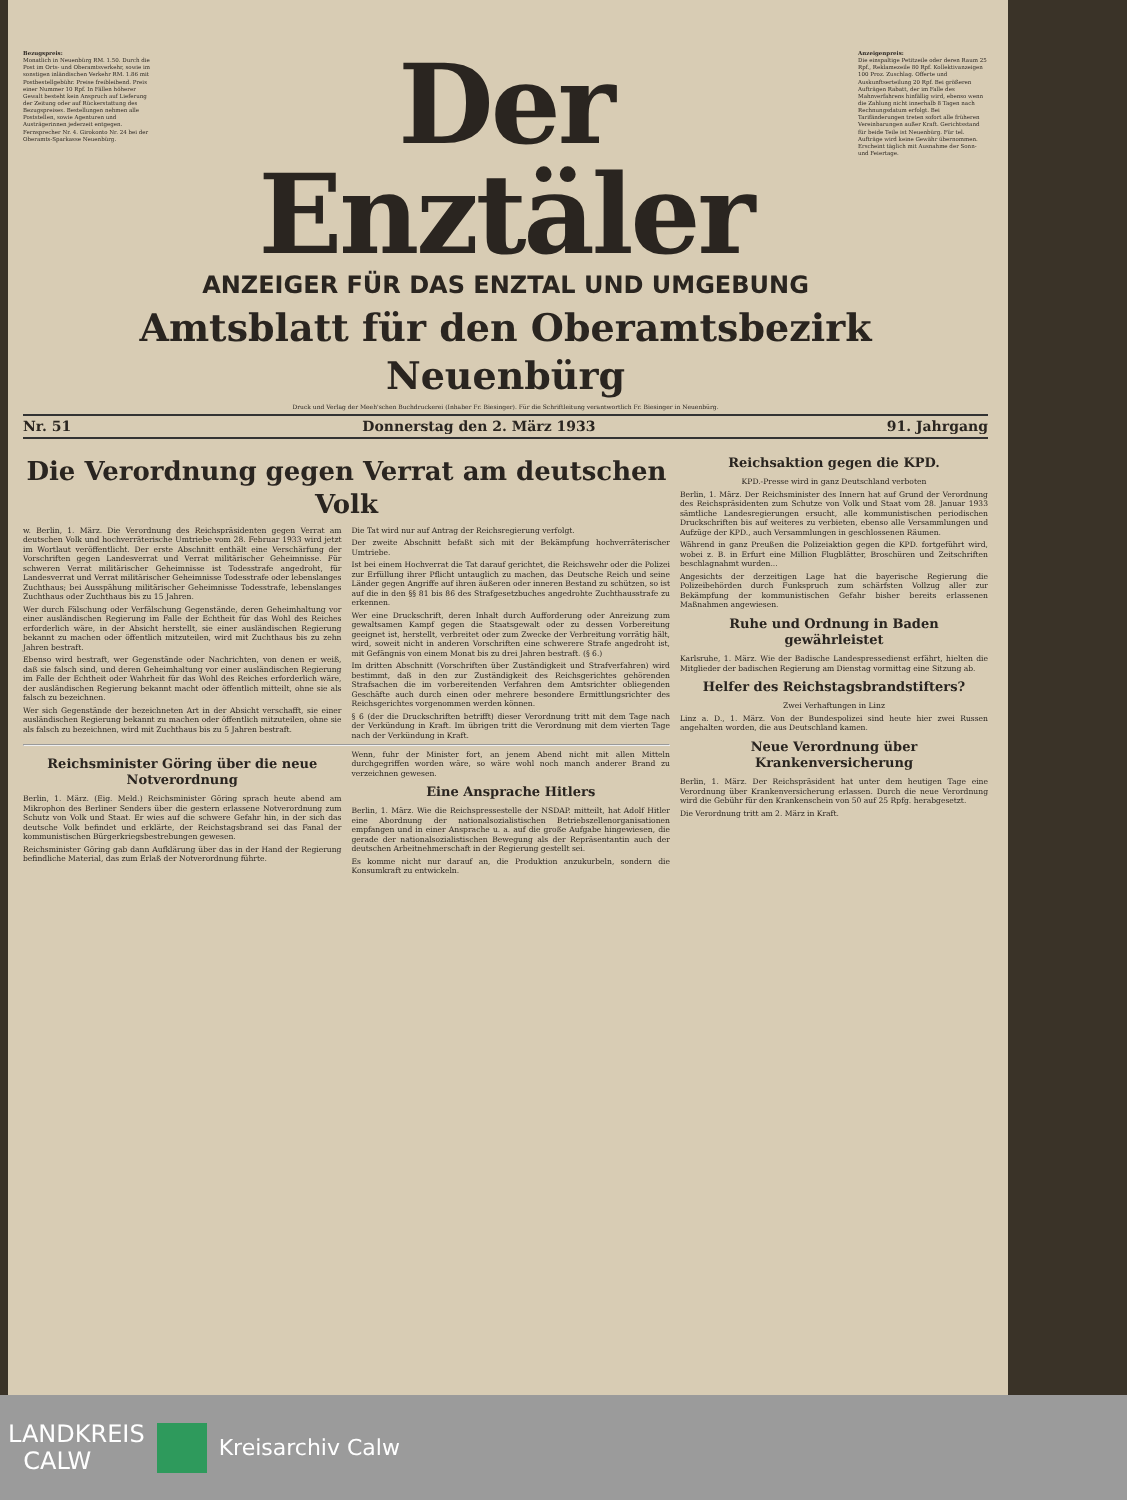Bezugspreis:
Monatlich in Neuenbürg RM. 1.50. Durch die Post im Orts- und Oberamtsverkehr, sowie im sonstigen inländischen Verkehr RM. 1.86 mit Postbestellgebühr. Preise freibleibend. Preis einer Nummer 10 Rpf. In Fällen höherer Gewalt besteht kein Anspruch auf Lieferung der Zeitung oder auf Rückerstattung des Bezugspreises. Bestellungen nehmen alle Poststellen, sowie Agenturen und Austrägerinnen jederzeit entgegen. Fernsprecher Nr. 4. Girokonto Nr. 24 bei der Oberamts-Sparkasse Neuenbürg.
Der Enztäler
ANZEIGER FÜR DAS ENZTAL UND UMGEBUNG
Anzeigenpreis:
Die einspaltige Petitzeile oder deren Raum 25 Rpf., Reklamezeile 80 Rpf. Kollektivanzeigen 100 Proz. Zuschlag. Offerte und Auskunftserteilung 20 Rpf. Bei größeren Aufträgen Rabatt, der im Falle des Mahnverfahrens hinfällig wird, ebenso wenn die Zahlung nicht innerhalb 8 Tagen nach Rechnungsdatum erfolgt. Bei Tarifänderungen treten sofort alle früheren Vereinbarungen außer Kraft. Gerichtsstand für beide Teile ist Neuenbürg. Für tel. Aufträge wird keine Gewähr übernommen. Erscheint täglich mit Ausnahme der Sonn- und Feiertage.
Amtsblatt für den Oberamtsbezirk Neuenbürg
Druck und Verlag der Meeh'schen Buchdruckerei (Inhaber Fr. Biesinger). Für die Schriftleitung verantwortlich Fr. Biesinger in Neuenbürg.
Nr. 51 Donnerstag den 2. März 1933 91. Jahrgang
Die Verordnung gegen Verrat am deutschen Volk
w. Berlin, 1. März. Die Verordnung des Reichspräsidenten gegen Verrat am deutschen Volk und hochverräterische Umtriebe vom 28. Februar 1933 wird jetzt im Wortlaut veröffentlicht. Der erste Abschnitt enthält eine Verschärfung der Vorschriften gegen Landesverrat und Verrat militärischer Geheimnisse. Für schweren Verrat militärischer Geheimnisse ist Todesstrafe angedroht, für Landesverrat und Verrat militärischer Geheimnisse Todesstrafe oder lebenslanges Zuchthaus; bei Ausspähung militärischer Geheimnisse Todesstrafe, lebenslanges Zuchthaus oder Zuchthaus bis zu 15 Jahren.
Wer durch Fälschung oder Verfälschung Gegenstände, deren Geheimhaltung vor einer ausländischen Regierung im Falle der Echtheit für das Wohl des Reiches erforderlich wäre, in der Absicht herstellt, sie einer ausländischen Regierung bekannt zu machen oder öffentlich mitzuteilen, wird mit Zuchthaus bis zu zehn Jahren bestraft.
Ebenso wird bestraft, wer Gegenstände oder Nachrichten, von denen er weiß, daß sie falsch sind, und deren Geheimhaltung vor einer ausländischen Regierung im Falle der Echtheit oder Wahrheit für das Wohl des Reiches erforderlich wäre, der ausländischen Regierung bekannt macht oder öffentlich mitteilt, ohne sie als falsch zu bezeichnen.
Wer sich Gegenstände der bezeichneten Art in der Absicht verschafft, sie einer ausländischen Regierung bekannt zu machen oder öffentlich mitzuteilen, ohne sie als falsch zu bezeichnen, wird mit Zuchthaus bis zu 5 Jahren bestraft.
Die Tat wird nur auf Antrag der Reichsregierung verfolgt.
Der zweite Abschnitt befaßt sich mit der Bekämpfung hochverräterischer Umtriebe.
Ist bei einem Hochverrat die Tat darauf gerichtet, die Reichswehr oder die Polizei zur Erfüllung ihrer Pflicht untauglich zu machen, das Deutsche Reich und seine Länder gegen Angriffe auf ihren äußeren oder inneren Bestand zu schützen, so ist auf die in den §§ 81 bis 86 des Strafgesetzbuches angedrohte Zuchthausstrafe zu erkennen.
Wer eine Druckschrift, deren Inhalt durch Aufforderung oder Anreizung zum gewaltsamen Kampf gegen die Staatsgewalt oder zu dessen Vorbereitung geeignet ist, herstellt, verbreitet oder zum Zwecke der Verbreitung vorrätig hält, wird, soweit nicht in anderen Vorschriften eine schwerere Strafe angedroht ist, mit Gefängnis von einem Monat bis zu drei Jahren bestraft. (§ 6.)
Im dritten Abschnitt (Vorschriften über Zuständigkeit und Strafverfahren) wird bestimmt, daß in den zur Zuständigkeit des Reichsgerichtes gehörenden Strafsachen die im vorbereitenden Verfahren dem Amtsrichter obliegenden Geschäfte auch durch einen oder mehrere besondere Ermittlungsrichter des Reichsgerichtes vorgenommen werden können.
§ 6 (der die Druckschriften betrifft) dieser Verordnung tritt mit dem Tage nach der Verkündung in Kraft. Im übrigen tritt die Verordnung mit dem vierten Tage nach der Verkündung in Kraft.
Reichsminister Göring über die neue Notverordnung
Berlin, 1. März. (Eig. Meld.) Reichsminister Göring sprach heute abend am Mikrophon des Berliner Senders über die gestern erlassene Notverordnung zum Schutz von Volk und Staat. Er wies auf die schwere Gefahr hin, in der sich das deutsche Volk befindet und erklärte, der Reichstagsbrand sei das Fanal der kommunistischen Bürgerkriegsbestrebungen gewesen.
Reichsminister Göring gab dann Aufklärung über das in der Hand der Regierung befindliche Material, das zum Erlaß der Notverordnung führte.
Wenn, fuhr der Minister fort, an jenem Abend nicht mit allen Mitteln durchgegriffen worden wäre, so wäre wohl noch manch anderer Brand zu verzeichnen gewesen.
Eine Ansprache Hitlers
Berlin, 1. März. Wie die Reichspressestelle der NSDAP. mitteilt, hat Adolf Hitler eine Abordnung der nationalsozialistischen Betriebszellenorganisationen empfangen und in einer Ansprache u. a. auf die große Aufgabe hingewiesen, die gerade der nationalsozialistischen Bewegung als der Repräsentantin auch der deutschen Arbeitnehmerschaft in der Regierung gestellt sei.
Es komme nicht nur darauf an, die Produktion anzukurbeln, sondern die Konsumkraft zu entwickeln.
Reichsaktion gegen die KPD.
KPD.-Presse wird in ganz Deutschland verboten
Berlin, 1. März. Der Reichsminister des Innern hat auf Grund der Verordnung des Reichspräsidenten zum Schutze von Volk und Staat vom 28. Januar 1933 sämtliche Landesregierungen ersucht, alle kommunistischen periodischen Druckschriften bis auf weiteres zu verbieten, ebenso alle Versammlungen und Aufzüge der KPD., auch Versammlungen in geschlossenen Räumen.
Während in ganz Preußen die Polizeiaktion gegen die KPD. fortgeführt wird, wobei z. B. in Erfurt eine Million Flugblätter, Broschüren und Zeitschriften beschlagnahmt wurden...
Angesichts der derzeitigen Lage hat die bayerische Regierung die Polizeibehörden durch Funkspruch zum schärfsten Vollzug aller zur Bekämpfung der kommunistischen Gefahr bisher bereits erlassenen Maßnahmen angewiesen.
Ruhe und Ordnung in Baden gewährleistet
Karlsruhe, 1. März. Wie der Badische Landespressedienst erfährt, hielten die Mitglieder der badischen Regierung am Dienstag vormittag eine Sitzung ab.
Helfer des Reichstagsbrandstifters?
Zwei Verhaftungen in Linz
Linz a. D., 1. März. Von der Bundespolizei sind heute hier zwei Russen angehalten worden, die aus Deutschland kamen.
Neue Verordnung über Krankenversicherung
Berlin, 1. März. Der Reichspräsident hat unter dem heutigen Tage eine Verordnung über Krankenversicherung erlassen. Durch die neue Verordnung wird die Gebühr für den Krankenschein von 50 auf 25 Rpfg. herabgesetzt.
Die Verordnung tritt am 2. März in Kraft.
LANDKREIS
CALW
Kreisarchiv Calw